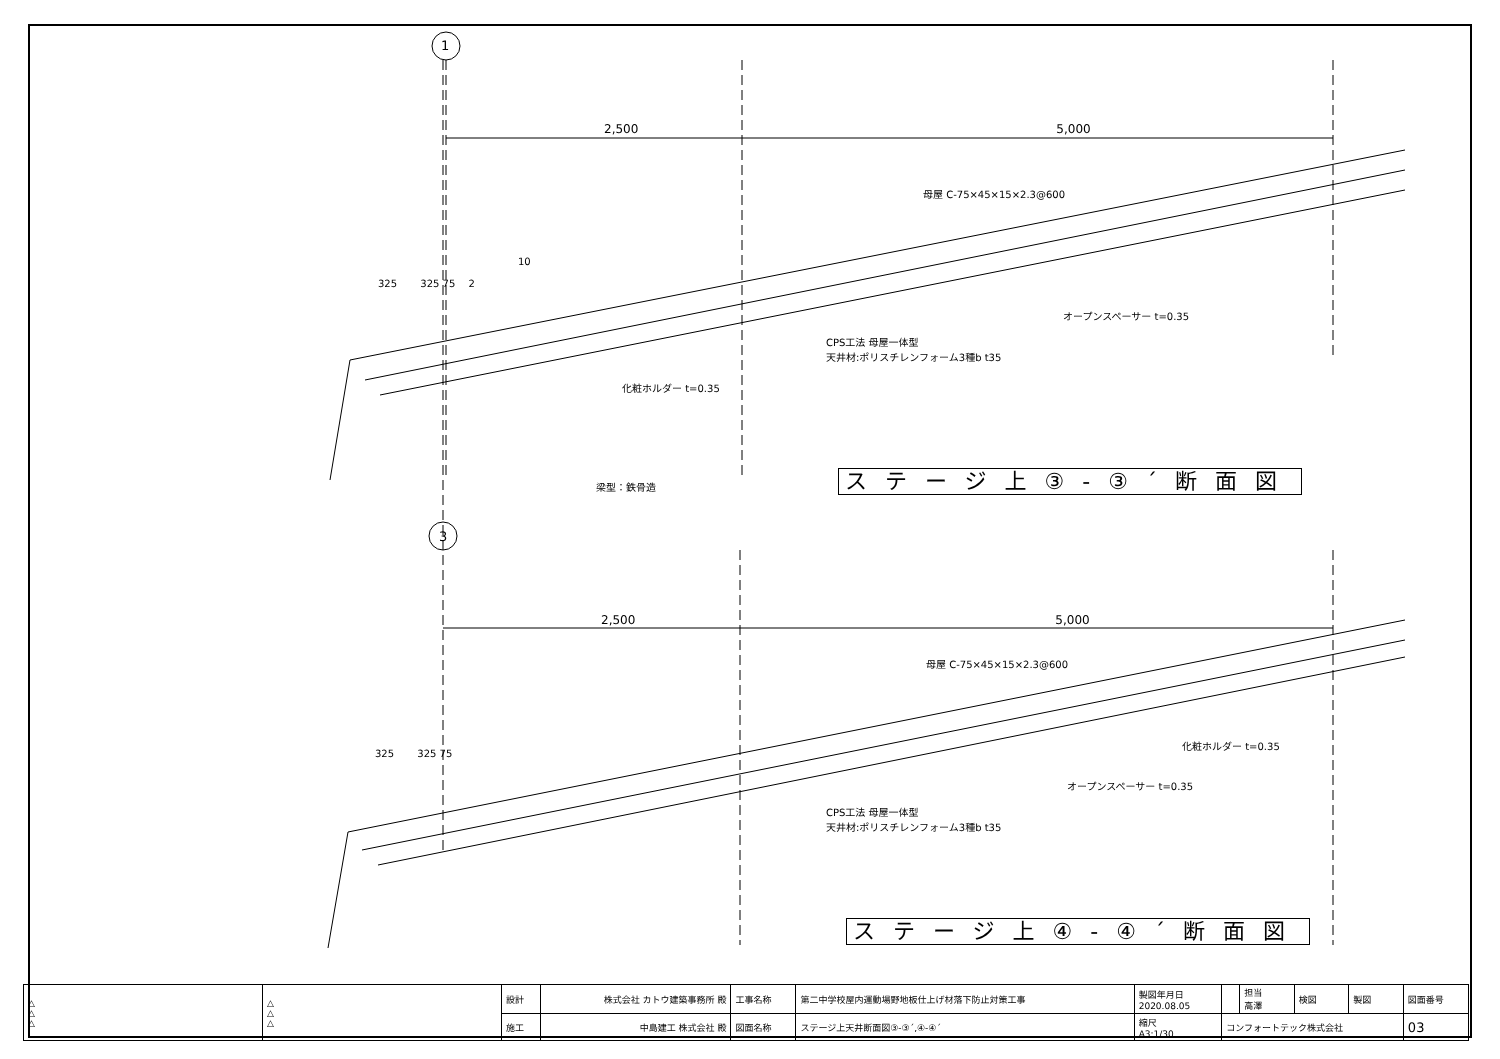1
2,500 5,000
母屋 C-75×45×15×2.3@600
10
325 325 75 2
オープンスペーサー t=0.35
CPS工法 母屋一体型
天井材:ポリスチレンフォーム3種b t35
化粧ホルダー t=0.35
ステージ上③-③´断面図
梁型：鉄骨造
3
2,500 5,000
母屋 C-75×45×15×2.3@600
化粧ホルダー t=0.35
325 325 75
オープンスペーサー t=0.35
CPS工法 母屋一体型
天井材:ポリスチレンフォーム3種b t35
ステージ上④-④´断面図
| △ △ △ | △ △ △ | 設計 | 株式会社 カトウ建築事務所 殿 | 工事名称 | 第二中学校屋内運動場野地板仕上げ材落下防止対策工事 | 製図年月日 2020.08.05 | | 担当 高澤 | 検図 | 製図 | 図面番号 |
| | | 施工 | 中島建工 株式会社 殿 | 図面名称 | ステージ上天井断面図③-③´,④-④´ | 縮尺 A3:1/30 | コンフォートテック株式会社 | | | | 03 |